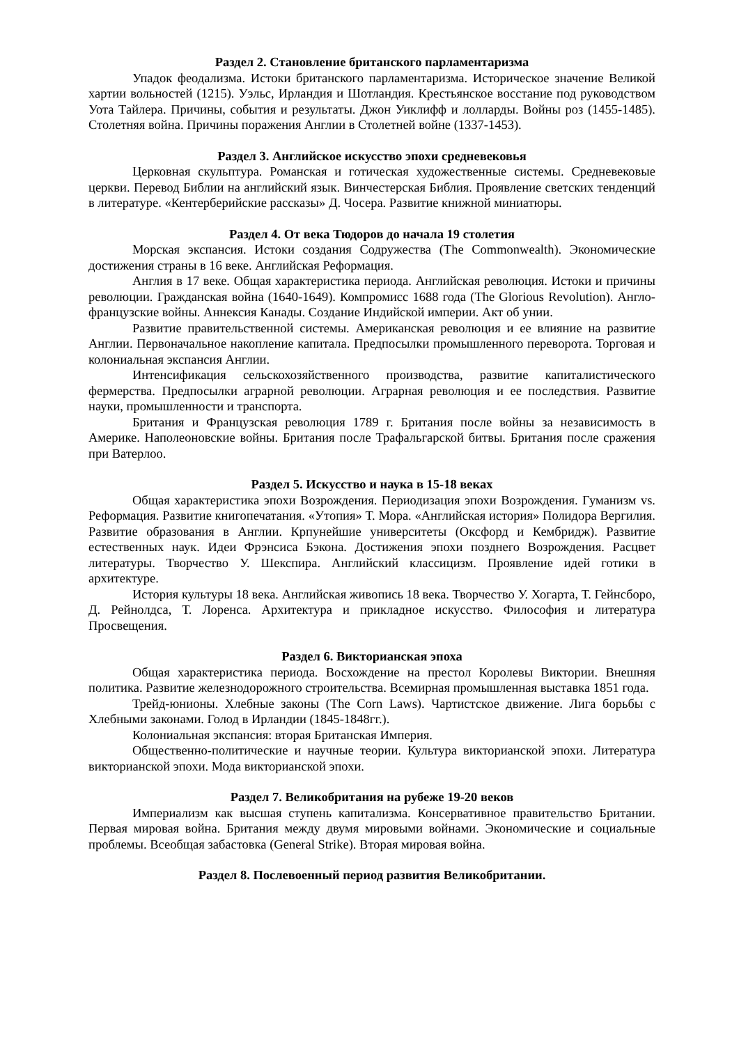Раздел 2. Становление британского парламентаризма
Упадок феодализма. Истоки британского парламентаризма. Историческое значение Великой хартии вольностей (1215). Уэльс, Ирландия и Шотландия. Крестьянское восстание под руководством Уота Тайлера. Причины, события и результаты. Джон Уиклифф и лолларды. Войны роз (1455-1485). Столетняя война. Причины поражения Англии в Столетней войне (1337-1453).
Раздел 3. Английское искусство эпохи средневековья
Церковная скульптура. Романская и готическая художественные системы. Средневековые церкви. Перевод Библии на английский язык. Винчестерская Библия. Проявление светских тенденций в литературе. «Кентерберийские рассказы» Д. Чосера. Развитие книжной миниатюры.
Раздел 4. От века Тюдоров до начала 19 столетия
Морская экспансия. Истоки создания Содружества (The Commonwealth). Экономические достижения страны в 16 веке. Английская Реформация.
Англия в 17 веке. Общая характеристика периода. Английская революция. Истоки и причины революции. Гражданская война (1640-1649). Компромисс 1688 года (The Glorious Revolution). Англо-французские войны. Аннексия Канады. Создание Индийской империи. Акт об унии.
Развитие правительственной системы. Американская революция и ее влияние на развитие Англии. Первоначальное накопление капитала. Предпосылки промышленного переворота. Торговая и колониальная экспансия Англии.
Интенсификация сельскохозяйственного производства, развитие капиталистического фермерства. Предпосылки аграрной революции. Аграрная революция и ее последствия. Развитие науки, промышленности и транспорта.
Британия и Французская революция 1789 г. Британия после войны за независимость в Америке. Наполеоновские войны. Британия после Трафальгарской битвы. Британия после сражения при Ватерлоо.
Раздел 5. Искусство и наука в 15-18 веках
Общая характеристика эпохи Возрождения. Периодизация эпохи Возрождения. Гуманизм vs. Реформация. Развитие книгопечатания. «Утопия» Т. Мора. «Английская история» Полидора Вергилия. Развитие образования в Англии. Крпунейшие университеты (Оксфорд и Кембридж). Развитие естественных наук. Идеи Фрэнсиса Бэкона. Достижения эпохи позднего Возрождения. Расцвет литературы. Творчество У. Шекспира. Английский классицизм. Проявление идей готики в архитектуре.
История культуры 18 века. Английская живопись 18 века. Творчество У. Хогарта, Т. Гейнсборо, Д. Рейнолдса, Т. Лоренса. Архитектура и прикладное искусство. Философия и литература Просвещения.
Раздел 6. Викторианская эпоха
Общая характеристика периода. Восхождение на престол Королевы Виктории. Внешняя политика. Развитие железнодорожного строительства. Всемирная промышленная выставка 1851 года.
Трейд-юнионы. Хлебные законы (The Corn Laws). Чартистское движение. Лига борьбы с Хлебными законами. Голод в Ирландии (1845-1848гг.).
Колониальная экспансия: вторая Британская Империя.
Общественно-политические и научные теории. Культура викторианской эпохи. Литература викторианской эпохи. Мода викторианской эпохи.
Раздел 7. Великобритания на рубеже 19-20 веков
Империализм как высшая ступень капитализма. Консервативное правительство Британии. Первая мировая война. Британия между двумя мировыми войнами. Экономические и социальные проблемы. Всеобщая забастовка (General Strike). Вторая мировая война.
Раздел 8. Послевоенный период развития Великобритании.